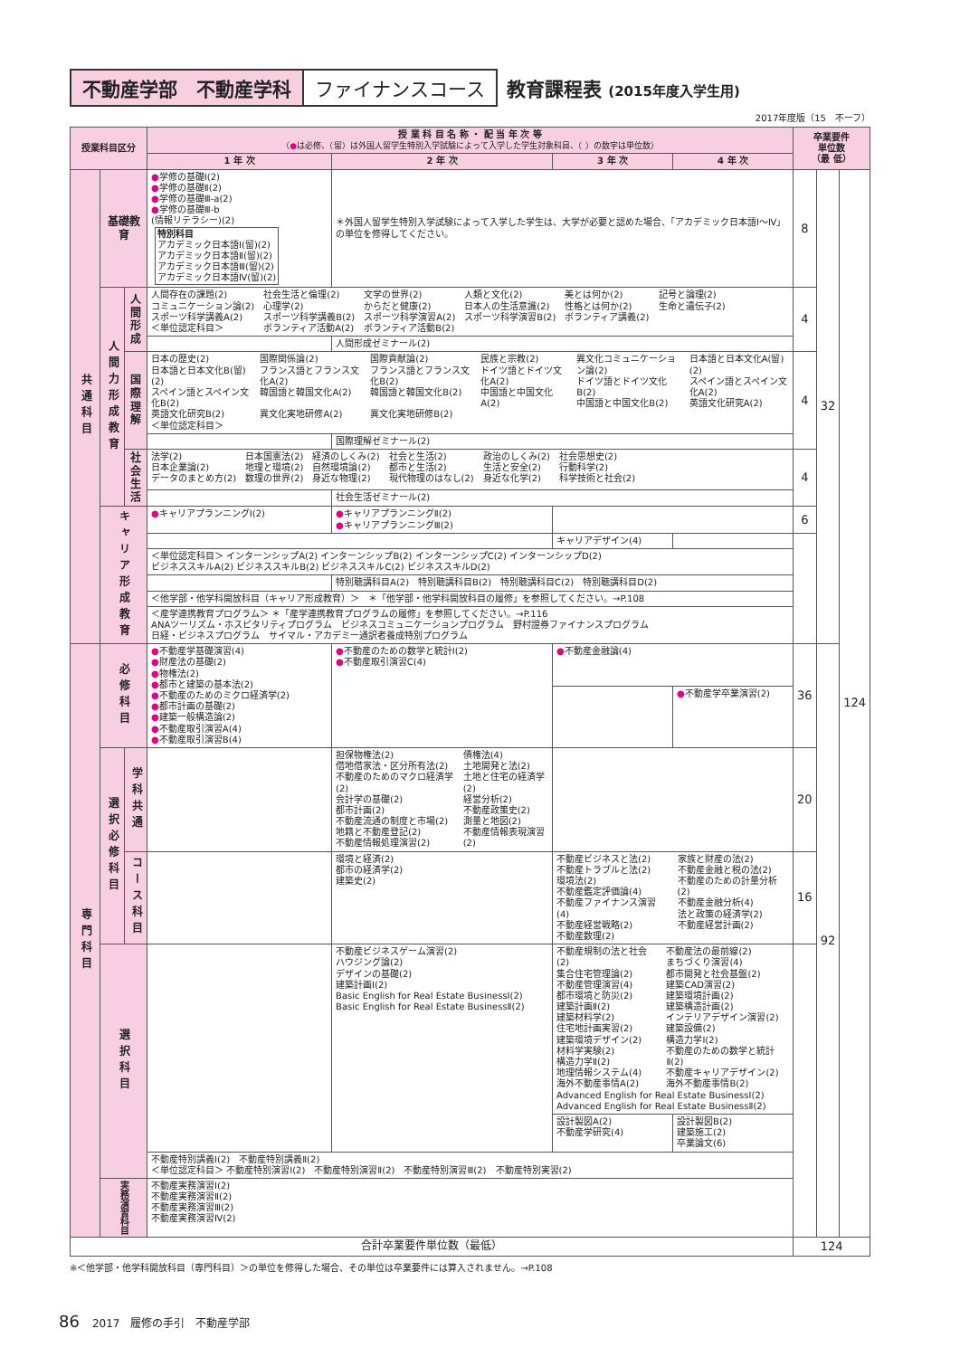不動産学部　不動産学科 ファイナンスコース 教育課程表 (2015年度入学生用)
2017年度版（15　不ーフ）
| 授業科目区分 | | | 授 業 科 目 名 称 ・ 配 当 年 次 等 （ ● は必修、（留）は外国人留学生特別入学試験によって入学した学生対象科目、（ ）の数字は単位数） | | | | 卒業要件 単位数 （最 低） | | |
| --- | --- | --- | --- | --- | --- | --- | --- | --- | --- |
| | | | 1 年 次 | 2 年 次 | 3 年 次 | 4 年 次 | | | |
| 共通科目 | 基礎教育 | | ● 学修の基礎Ⅰ(2) ● 学修の基礎Ⅱ(2) ● 学修の基礎Ⅲ-a(2) ● 学修の基礎Ⅲ-b (情報リテラシー)(2) 特別科目 アカデミック日本語Ⅰ(留)(2) アカデミック日本語Ⅱ(留)(2) アカデミック日本語Ⅲ(留)(2) アカデミック日本語Ⅳ(留)(2) | ＊外国人留学生特別入学試験によって入学した学生は、大学が必要と認めた場合、「アカデミック日本語Ⅰ～Ⅳ」の単位を修得してください。 | | | 8 | 32 | 124 |
| | 人間力形成教育 | 人間形成 | 人間存在の課題(2) コミュニケーション論(2) スポーツ科学講義A(2) ＜単位認定科目＞ 社会生活と倫理(2) 心理学(2) スポーツ科学講義B(2) ボランティア活動A(2) 文学の世界(2) からだと健康(2) スポーツ科学演習A(2) ボランティア活動B(2) 人類と文化(2) 日本人の生活意識(2) スポーツ科学演習B(2) 美とは何か(2) 性格とは何か(2) ボランティア講義(2) 記号と論理(2) 生命と遺伝子(2) | | | | 4 | | |
| | | | | 人間形成ゼミナール(2) | | | | | |
| | | 国際理解 | 日本の歴史(2) 日本語と日本文化B(留)(2) スペイン語とスペイン文化B(2) 英語文化研究B(2) ＜単位認定科目＞ 国際関係論(2) フランス語とフランス文化A(2) 韓国語と韓国文化A(2) 異文化実地研修A(2) 国際貢献論(2) フランス語とフランス文化B(2) 韓国語と韓国文化B(2) 異文化実地研修B(2) 民族と宗教(2) ドイツ語とドイツ文化A(2) 中国語と中国文化A(2) 異文化コミュニケーション論(2) ドイツ語とドイツ文化B(2) 中国語と中国文化B(2) 日本語と日本文化A(留)(2) スペイン語とスペイン文化A(2) 英語文化研究A(2) | | | | 4 | | |
| | | | | 国際理解ゼミナール(2) | | | | | |
| | | 社会生活 | 法学(2) 日本企業論(2) データのまとめ方(2) 日本国憲法(2) 地理と環境(2) 数理の世界(2) 経済のしくみ(2) 自然環境論(2) 身近な物理(2) 社会と生活(2) 都市と生活(2) 現代物理のはなし(2) 政治のしくみ(2) 生活と安全(2) 身近な化学(2) 社会思想史(2) 行動科学(2) 科学技術と社会(2) | | | | 4 | | |
| | | | | 社会生活ゼミナール(2) | | | | | |
| | キャリア形成教育 | | ● キャリアプランニングⅠ(2) | ● キャリアプランニングⅡ(2) ● キャリアプランニングⅢ(2) | | | 6 | | |
| | | | | | キャリアデザイン(4) | | | | |
| | | | ＜単位認定科目＞ インターンシップA(2) インターンシップB(2) インターンシップC(2) インターンシップD(2) ビジネススキルA(2) ビジネススキルB(2) ビジネススキルC(2) ビジネススキルD(2) | | | | | | |
| | | | | 特別聴講科目A(2) 特別聴講科目B(2) 特別聴講科目C(2) 特別聴講科目D(2) | | | | | |
| | | | ＜他学部・他学科開放科目（キャリア形成教育）＞ ＊「他学部・他学科開放科目の履修」を参照してください。→P.108 | | | | | | |
| | | | ＜産学連携教育プログラム＞ ＊「産学連携教育プログラムの履修」を参照してください。→P.116 ANAツーリズム・ホスピタリティプログラム ビジネスコミュニケーションプログラム 野村證券ファイナンスプログラム 日経・ビジネスプログラム サイマル・アカデミー通訳者養成特別プログラム | | | | | | |
| 専門科目 | 必修科目 | | ● 不動産学基礎演習(4) ● 財産法の基礎(2) ● 物権法(2) ● 都市と建築の基本法(2) ● 不動産のためのミクロ経済学(2) ● 都市計画の基礎(2) ● 建築一般構造論(2) ● 不動産取引演習A(4) ● 不動産取引演習B(4) | ● 不動産のための数学と統計Ⅰ(2) ● 不動産取引演習C(4) | ● 不動産金融論(4) | | 36 | 92 | |
| | | | | | | ● 不動産学卒業演習(2) | | | |
| | 選択必修科目 | 学科共通 | | 担保物権法(2) 借地借家法・区分所有法(2) 不動産のためのマクロ経済学(2) 会計学の基礎(2) 都市計画(2) 不動産流通の制度と市場(2) 地籍と不動産登記(2) 不動産情報処理演習(2) 債権法(4) 土地開発と法(2) 土地と住宅の経済学(2) 経営分析(2) 不動産政策史(2) 測量と地図(2) 不動産情報表現演習(2) | | | 20 | | |
| | | コース科目 | | 環境と経済(2) 都市の経済学(2) 建築史(2) | 不動産ビジネスと法(2) 不動産トラブルと法(2) 環境法(2) 不動産鑑定評価論(4) 不動産ファイナンス演習(4) 不動産経営戦略(2) 不動産数理(2) 家族と財産の法(2) 不動産金融と税の法(2) 不動産のための計量分析(2) 不動産金融分析(4) 法と政策の経済学(2) 不動産経営計画(2) | | 16 | | |
| | 選択科目 | | | 不動産ビジネスゲーム演習(2) ハウジング論(2) デザインの基礎(2) 建築計画Ⅰ(2) Basic English for Real Estate BusinessⅠ(2) Basic English for Real Estate BusinessⅡ(2) | 不動産規制の法と社会(2) 集合住宅管理論(2) 不動産管理演習(4) 都市環境と防災(2) 建築計画Ⅱ(2) 建築材料学(2) 住宅地計画実習(2) 建築環境デザイン(2) 材料学実験(2) 構造力学Ⅱ(2) 地理情報システム(4) 海外不動産事情A(2) 不動産法の最前線(2) まちづくり演習(4) 都市開発と社会基盤(2) 建築CAD演習(2) 建築環境計画(2) 建築構造計画(2) インテリアデザイン演習(2) 建築設備(2) 構造力学Ⅰ(2) 不動産のための数学と統計Ⅱ(2) 不動産キャリアデザイン(2) 海外不動産事情B(2) Advanced English for Real Estate BusinessⅠ(2) Advanced English for Real Estate BusinessⅡ(2) | | | | |
| | | | | | 設計製図A(2) 不動産学研究(4) | 設計製図B(2) 建築施工(2) 卒業論文(6) | | | |
| | | | 不動産特別講義Ⅰ(2) 不動産特別講義Ⅱ(2) ＜単位認定科目＞ 不動産特別演習Ⅰ(2) 不動産特別演習Ⅱ(2) 不動産特別演習Ⅲ(2) 不動産特別実習(2) | | | | | | |
| | 実務演習科目 | | 不動産実務演習Ⅰ(2) 不動産実務演習Ⅱ(2) 不動産実務演習Ⅲ(2) 不動産実務演習Ⅳ(2) | | | | | | |
| 合計卒業要件単位数（最低） | | | | | | | 124 | | |
※＜他学部・他学科開放科目（専門科目）＞の単位を修得した場合、その単位は卒業要件には算入されません。→P.108
86 2017　履修の手引　不動産学部